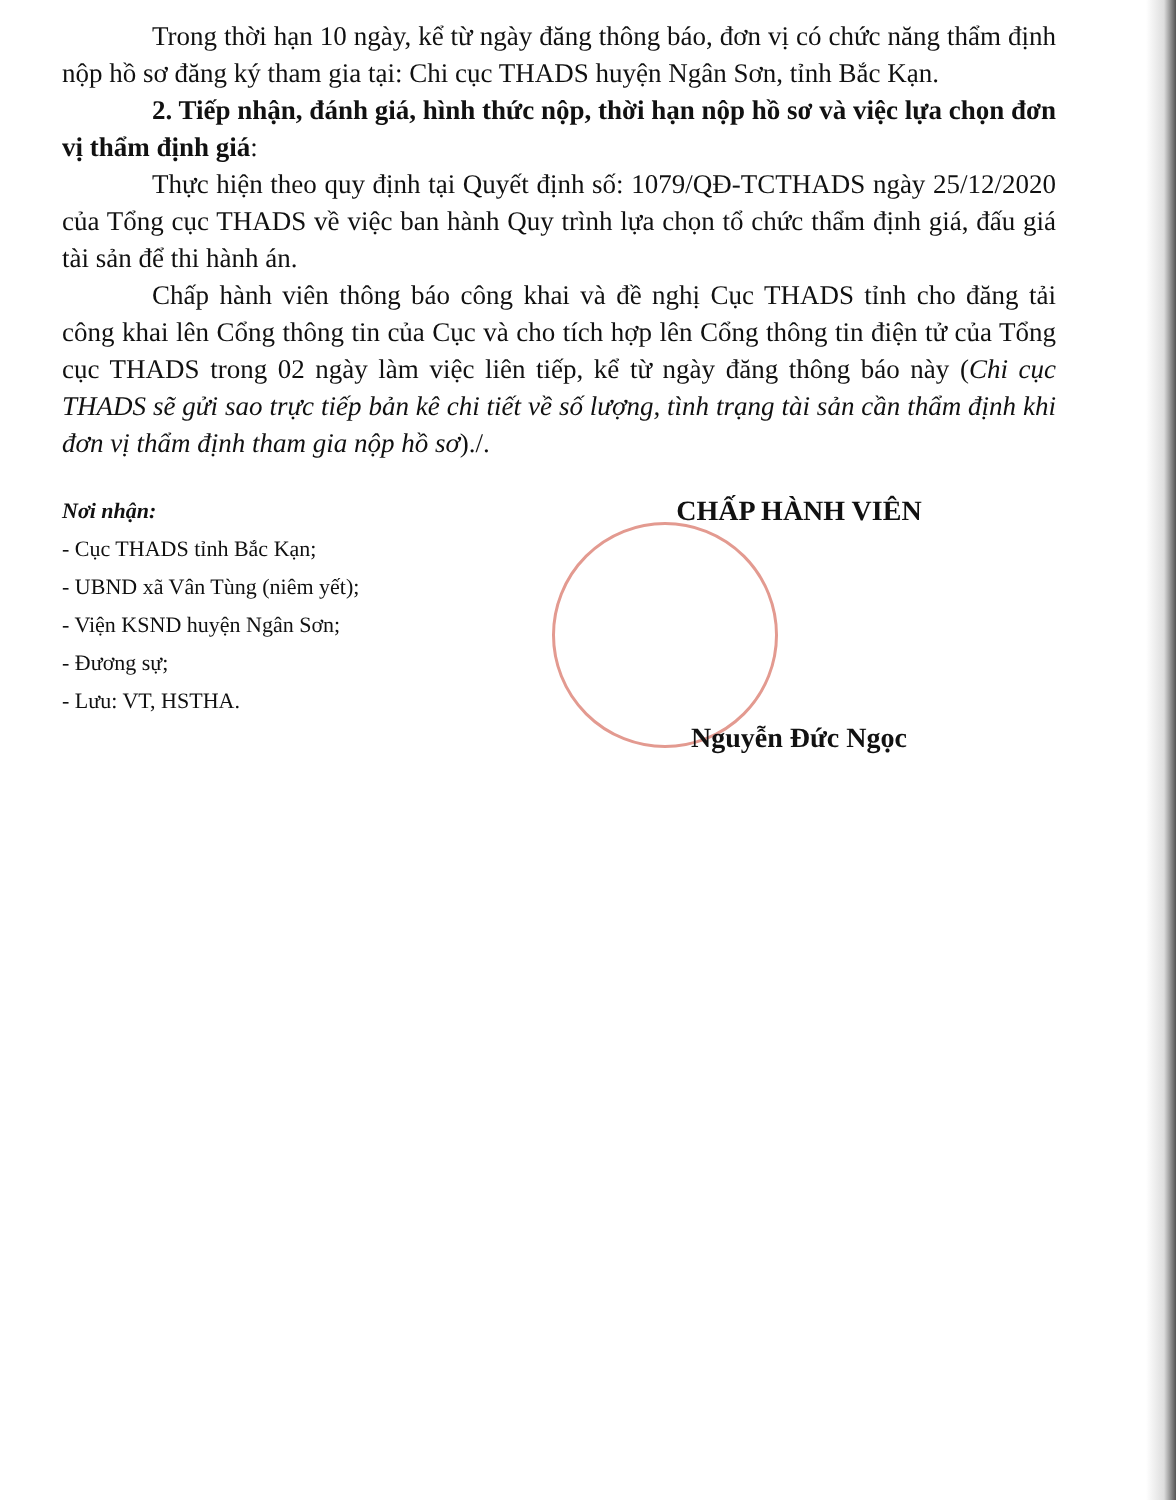Trong thời hạn 10 ngày, kể từ ngày đăng thông báo, đơn vị có chức năng thẩm định nộp hồ sơ đăng ký tham gia tại: Chi cục THADS huyện Ngân Sơn, tỉnh Bắc Kạn.
2. Tiếp nhận, đánh giá, hình thức nộp, thời hạn nộp hồ sơ và việc lựa chọn đơn vị thẩm định giá:
Thực hiện theo quy định tại Quyết định số: 1079/QĐ-TCTHADS ngày 25/12/2020 của Tổng cục THADS về việc ban hành Quy trình lựa chọn tổ chức thẩm định giá, đấu giá tài sản để thi hành án.
Chấp hành viên thông báo công khai và đề nghị Cục THADS tỉnh cho đăng tải công khai lên Cổng thông tin của Cục và cho tích hợp lên Cổng thông tin điện tử của Tổng cục THADS trong 02 ngày làm việc liên tiếp, kể từ ngày đăng thông báo này (Chi cục THADS sẽ gửi sao trực tiếp bản kê chi tiết về số lượng, tình trạng tài sản cần thẩm định khi đơn vị thẩm định tham gia nộp hồ sơ)./.
Nơi nhận:
- Cục THADS tỉnh Bắc Kạn;
- UBND xã Vân Tùng (niêm yết);
- Viện KSND huyện Ngân Sơn;
- Đương sự;
- Lưu: VT, HSTHA.
CHẤP HÀNH VIÊN
Nguyễn Đức Ngọc